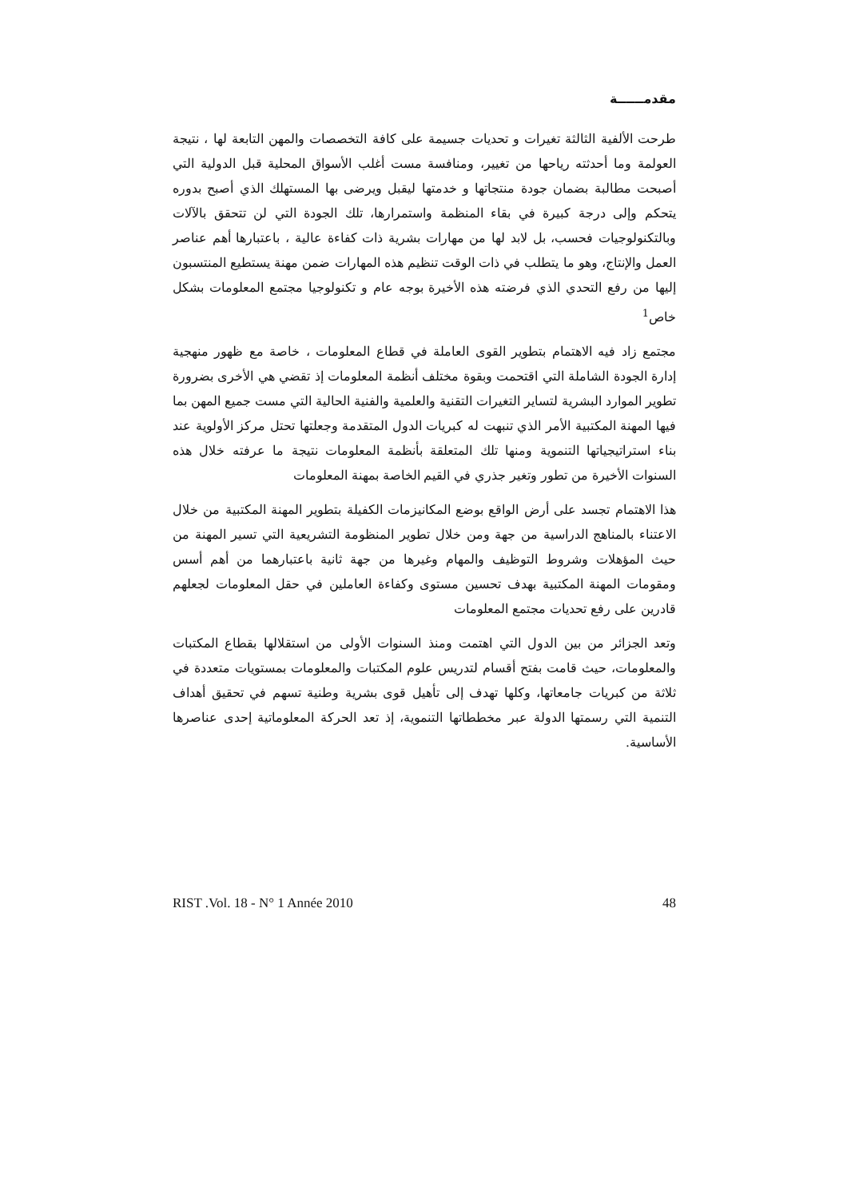مقدمــــــة
طرحت الألفية الثالثة تغيرات و تحديات جسيمة على كافة التخصصات والمهن التابعة لها ، نتيجة العولمة وما أحدثته رياحها من تغيير، ومنافسة مست أغلب الأسواق المحلية قبل الدولية التي أصبحت مطالبة بضمان جودة منتجاتها و خدمتها ليقبل ويرضى بها المستهلك الذي أصبح بدوره يتحكم وإلى درجة كبيرة في بقاء المنظمة واستمرارها، تلك الجودة التي لن تتحقق بالآلات وبالتكنولوجيات فحسب، بل لابد لها من مهارات بشرية ذات كفاءة عالية ، باعتبارها أهم عناصر العمل والإنتاج، وهو ما يتطلب في ذات الوقت تنظيم هذه المهارات ضمن مهنة يستطيع المنتسبون إليها من رفع التحدي الذي فرضته هذه الأخيرة بوجه عام و تكنولوجيا مجتمع المعلومات بشكل خاص<sup>1</sup>
مجتمع زاد فيه الاهتمام بتطوير القوى العاملة في قطاع المعلومات ، خاصة مع ظهور منهجية إدارة الجودة الشاملة التي اقتحمت وبقوة مختلف أنظمة المعلومات إذ تقضي هي الأخرى بضرورة تطوير الموارد البشرية لتساير التغيرات التقنية والعلمية والفنية الحالية التي مست جميع المهن بما فيها المهنة المكتبية الأمر الذي تنبهت له كبريات الدول المتقدمة وجعلتها تحتل مركز الأولوية عند بناء استراتيجياتها التنموية ومنها تلك المتعلقة بأنظمة المعلومات نتيجة ما عرفته خلال هذه السنوات الأخيرة من تطور وتغير جذري في القيم الخاصة بمهنة المعلومات
هذا الاهتمام تجسد على أرض الواقع بوضع المكانيزمات الكفيلة بتطوير المهنة المكتبية من خلال الاعتناء بالمناهج الدراسية من جهة ومن خلال تطوير المنظومة التشريعية التي تسير المهنة من حيث المؤهلات وشروط التوظيف والمهام وغيرها من جهة ثانية باعتبارهما من أهم أسس ومقومات المهنة المكتبية بهدف تحسين مستوى وكفاءة العاملين في حقل المعلومات لجعلهم قادرين على رفع تحديات مجتمع المعلومات
وتعد الجزائر من بين الدول التي اهتمت ومنذ السنوات الأولى من استقلالها بقطاع المكتبات والمعلومات، حيث قامت بفتح أقسام لتدريس علوم المكتبات والمعلومات بمستويات متعددة في ثلاثة من كبريات جامعاتها، وكلها تهدف إلى تأهيل قوى بشرية وطنية تسهم في تحقيق أهداف التنمية التي رسمتها الدولة عبر مخططاتها التنموية، إذ تعد الحركة المعلوماتية إحدى عناصرها الأساسية.
RIST .Vol. 18 - N° 1 Année 2010 48